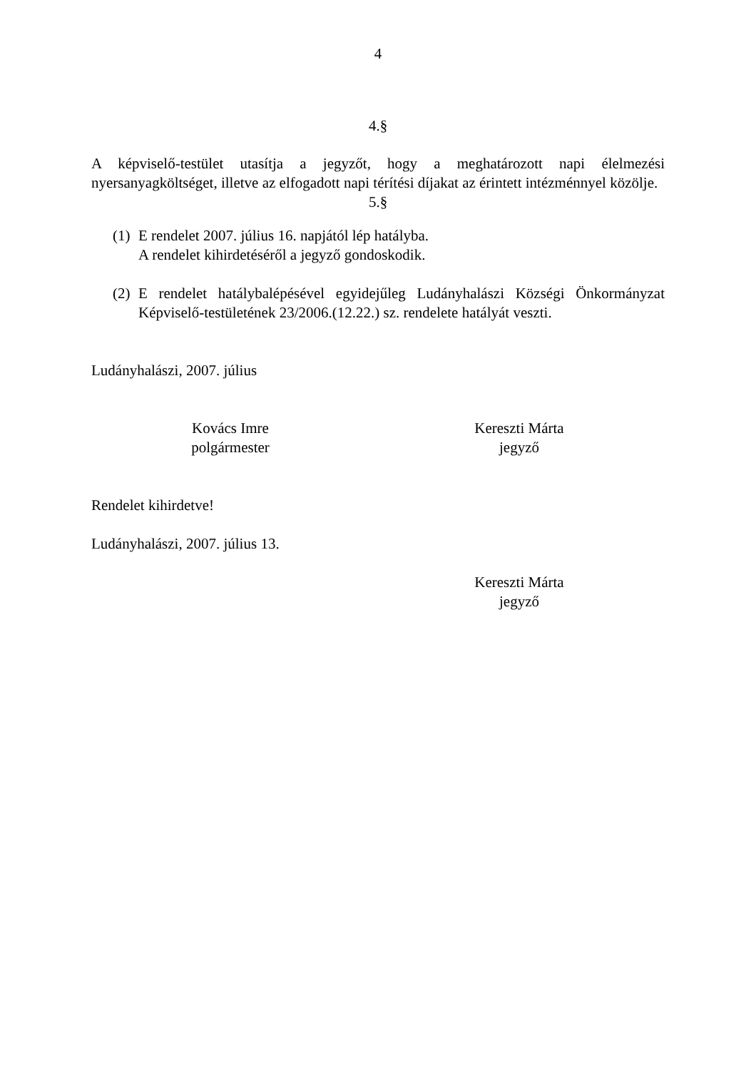4
4.§
A képviselő-testület utasítja a jegyzőt, hogy a meghatározott napi élelmezési nyersanyagköltséget, illetve az elfogadott napi térítési díjakat az érintett intézménnyel közölje.
5.§
(1) E rendelet 2007. július 16. napjától lép hatályba.
A rendelet kihirdetéséről a jegyző gondoskodik.
(2) E rendelet hatálybalépésével egyidejűleg Ludányhalászi Községi Önkormányzat Képviselő-testületének 23/2006.(12.22.) sz. rendelete hatályát veszti.
Ludányhalászi, 2007. július
Kovács Imre
polgármester
Kereszti Márta
jegyző
Rendelet kihirdetve!
Ludányhalászi, 2007. július 13.
Kereszti Márta
jegyző